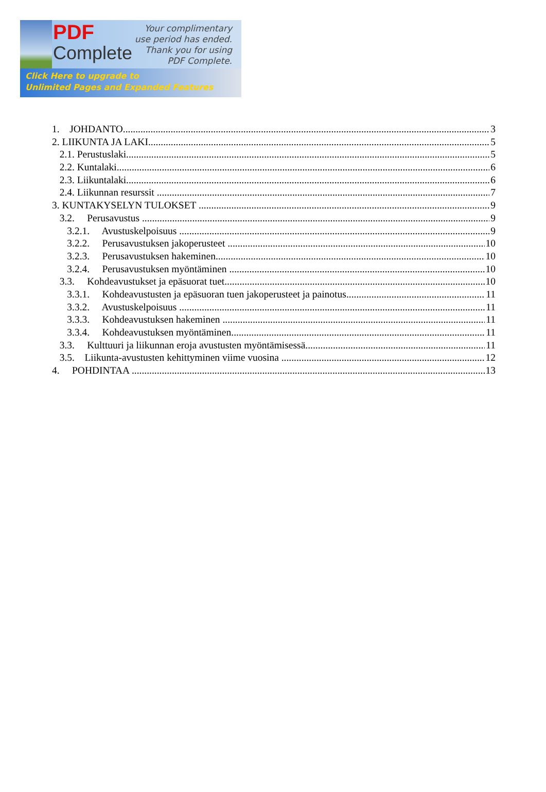PDF
Complete
Your complimentary
use period has ended.
Thank you for using
PDF Complete.
Click Here to upgrade to
Unlimited Pages and Expanded Features
1. JOHDANTO 3
2. LIIKUNTA JA LAKI 5
2.1. Perustuslaki 5
2.2. Kuntalaki 6
2.3. Liikuntalaki 6
2.4. Liikunnan resurssit 7
3. KUNTAKYSELYN TULOKSET 9
3.2. Perusavustus 9
3.2.1. Avustuskelpoisuus 9
3.2.2. Perusavustuksen jakoperusteet 10
3.2.3. Perusavustuksen hakeminen 10
3.2.4. Perusavustuksen myöntäminen 10
3.3. Kohdeavustukset ja epäsuorat tuet 10
3.3.1. Kohdeavustusten ja epäsuoran tuen jakoperusteet ja painotus 11
3.3.2. Avustuskelpoisuus 11
3.3.3. Kohdeavustuksen hakeminen 11
3.3.4. Kohdeavustuksen myöntäminen 11
3.3. Kulttuuri ja liikunnan eroja avustusten myöntämisessä 11
3.5. Liikunta-avustusten kehittyminen viime vuosina 12
4. POHDINTAA 13